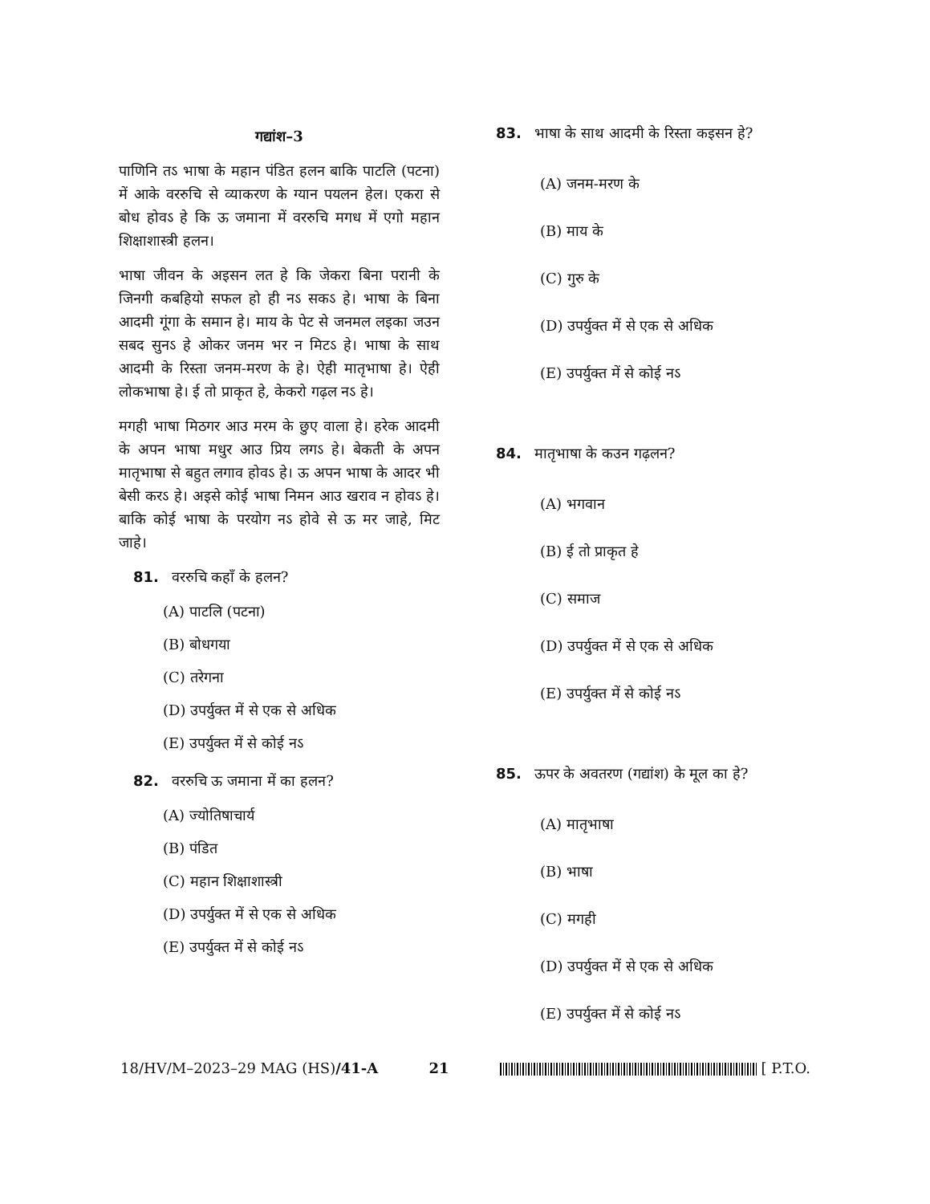गद्यांश–3
पाणिनि तऽ भाषा के महान पंडित हलन बाकि पाटलि (पटना) में आके वररुचि से व्याकरण के ग्यान पयलन हेल। एकरा से बोध होवऽ हे कि ऊ जमाना में वररुचि मगध में एगो महान शिक्षाशास्त्री हलन।
भाषा जीवन के अइसन लत हे कि जेकरा बिना परानी के जिनगी कबहियो सफल हो ही नऽ सकऽ हे। भाषा के बिना आदमी गूंगा के समान हे। माय के पेट से जनमल लइका जउन सबद सुनऽ हे ओकर जनम भर न मिटऽ हे। भाषा के साथ आदमी के रिस्ता जनम-मरण के हे। ऐही मातृभाषा हे। ऐही लोकभाषा हे। ई तो प्राकृत हे, केकरो गढ़ल नऽ हे।
मगही भाषा मिठगर आउ मरम के छुए वाला हे। हरेक आदमी के अपन भाषा मधुर आउ प्रिय लगऽ हे। बेकती के अपन मातृभाषा से बहुत लगाव होवऽ हे। ऊ अपन भाषा के आदर भी बेसी करऽ हे। अइसे कोई भाषा निमन आउ खराव न होवऽ हे। बाकि कोई भाषा के परयोग नऽ होवे से ऊ मर जाहे, मिट जाहे।
81. वररुचि कहाँ के हलन?
(A) पाटलि (पटना)
(B) बोधगया
(C) तरेगना
(D) उपर्युक्त में से एक से अधिक
(E) उपर्युक्त में से कोई नऽ
82. वररुचि ऊ जमाना में का हलन?
(A) ज्योतिषाचार्य
(B) पंडित
(C) महान शिक्षाशास्त्री
(D) उपर्युक्त में से एक से अधिक
(E) उपर्युक्त में से कोई नऽ
83. भाषा के साथ आदमी के रिस्ता कइसन हे?
(A) जनम-मरण के
(B) माय के
(C) गुरु के
(D) उपर्युक्त में से एक से अधिक
(E) उपर्युक्त में से कोई नऽ
84. मातृभाषा के कउन गढ़लन?
(A) भगवान
(B) ई तो प्राकृत हे
(C) समाज
(D) उपर्युक्त में से एक से अधिक
(E) उपर्युक्त में से कोई नऽ
85. ऊपर के अवतरण (गद्यांश) के मूल का हे?
(A) मातृभाषा
(B) भाषा
(C) मगही
(D) उपर्युक्त में से एक से अधिक
(E) उपर्युक्त में से कोई नऽ
18/HV/M–2023–29 MAG (HS)/41-A 21 [ P.T.O.